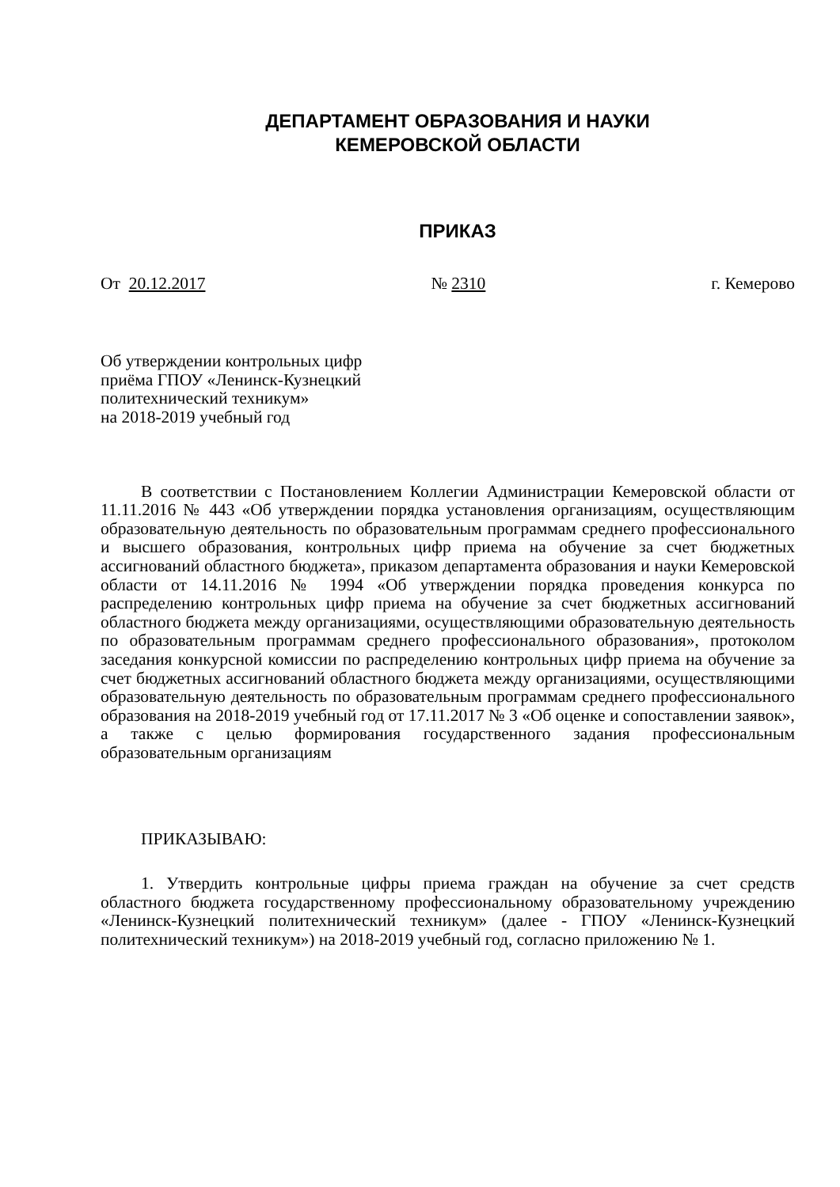ДЕПАРТАМЕНТ ОБРАЗОВАНИЯ И НАУКИ
КЕМЕРОВСКОЙ ОБЛАСТИ
ПРИКАЗ
От 20.12.2017 № 2310 г. Кемерово
Об утверждении контрольных цифр
приёма ГПОУ «Ленинск-Кузнецкий
политехнический техникум»
на 2018-2019 учебный год
В соответствии с Постановлением Коллегии Администрации Кемеровской области от 11.11.2016 № 443 «Об утверждении порядка установления организациям, осуществляющим образовательную деятельность по образовательным программам среднего профессионального и высшего образования, контрольных цифр приема на обучение за счет бюджетных ассигнований областного бюджета», приказом департамента образования и науки Кемеровской области от 14.11.2016 № 1994 «Об утверждении порядка проведения конкурса по распределению контрольных цифр приема на обучение за счет бюджетных ассигнований областного бюджета между организациями, осуществляющими образовательную деятельность по образовательным программам среднего профессионального образования», протоколом заседания конкурсной комиссии по распределению контрольных цифр приема на обучение за счет бюджетных ассигнований областного бюджета между организациями, осуществляющими образовательную деятельность по образовательным программам среднего профессионального образования на 2018-2019 учебный год от 17.11.2017 № 3 «Об оценке и сопоставлении заявок», а также с целью формирования государственного задания профессиональным образовательным организациям
ПРИКАЗЫВАЮ:
1. Утвердить контрольные цифры приема граждан на обучение за счет средств областного бюджета государственному профессиональному образовательному учреждению «Ленинск-Кузнецкий политехнический техникум» (далее - ГПОУ «Ленинск-Кузнецкий политехнический техникум») на 2018-2019 учебный год, согласно приложению № 1.